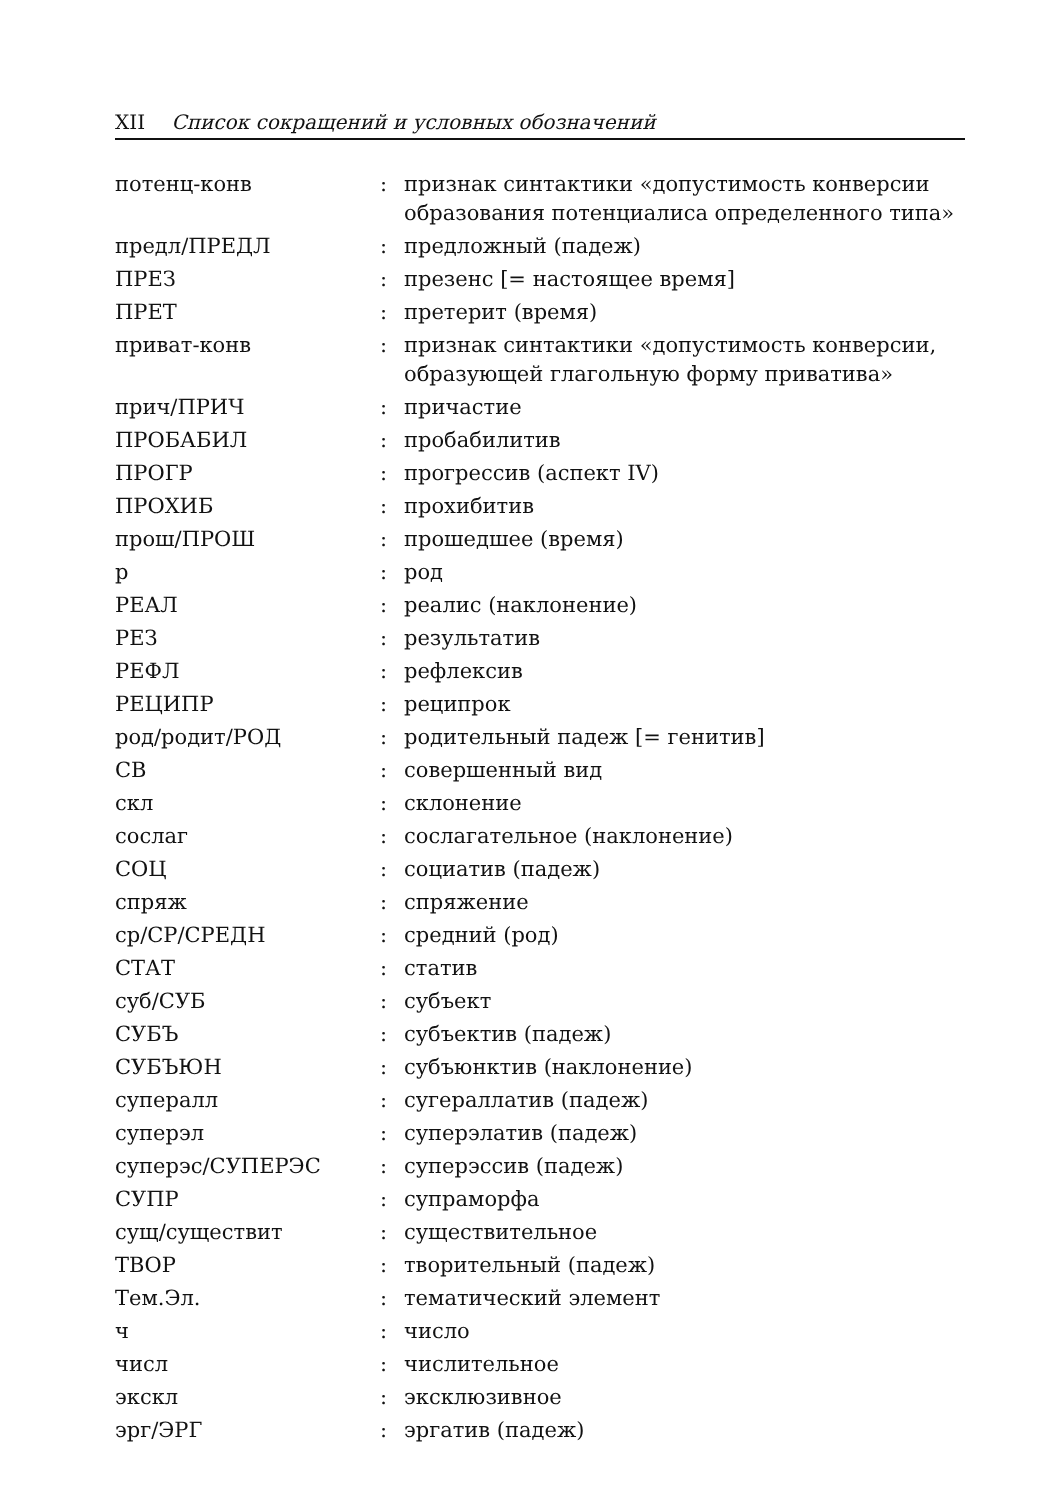XII Список сокращений и условных обозначений
| потенц-конв | : | признак синтактики «допустимость конверсии образования потенциалиса определенного типа» |
| предл/ПРЕДЛ | : | предложный (падеж) |
| ПРЕЗ | : | презенс [= настоящее время] |
| ПРЕТ | : | претерит (время) |
| приват-конв | : | признак синтактики «допустимость конверсии, образующей глагольную форму приватива» |
| прич/ПРИЧ | : | причастие |
| ПРОБАБИЛ | : | пробабилитив |
| ПРОГР | : | прогрессив (аспект IV) |
| ПРОХИБ | : | прохибитив |
| прош/ПРОШ | : | прошедшее (время) |
| р | : | род |
| РЕАЛ | : | реалис (наклонение) |
| РЕЗ | : | результатив |
| РЕФЛ | : | рефлексив |
| РЕЦИПР | : | реципрок |
| род/родит/РОД | : | родительный падеж [= генитив] |
| СВ | : | совершенный вид |
| скл | : | склонение |
| сослаг | : | сослагательное (наклонение) |
| СОЦ | : | социатив (падеж) |
| спряж | : | спряжение |
| ср/СР/СРЕДН | : | средний (род) |
| СТАТ | : | статив |
| суб/СУБ | : | субъект |
| СУБЪ | : | субъектив (падеж) |
| СУБЪЮН | : | субъюнктив (наклонение) |
| супералл | : | сугераллатив (падеж) |
| суперэл | : | суперэлатив (падеж) |
| суперэс/СУПЕРЭС | : | суперэссив (падеж) |
| СУПР | : | супраморфа |
| сущ/существит | : | существительное |
| ТВОР | : | творительный (падеж) |
| Тем.Эл. | : | тематический элемент |
| ч | : | число |
| числ | : | числительное |
| экскл | : | эксклюзивное |
| эрг/ЭРГ | : | эргатив (падеж) |